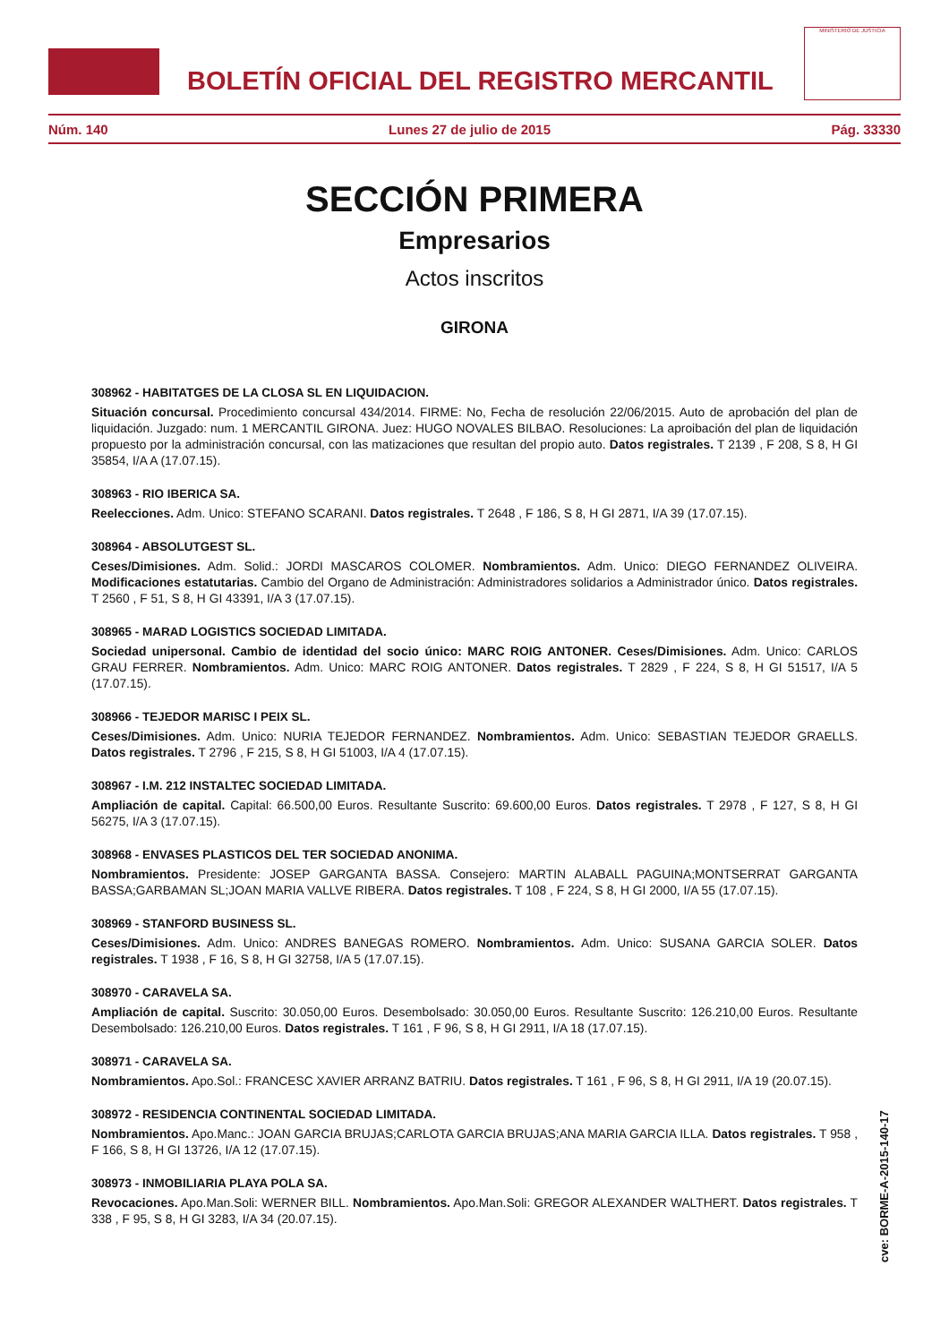BOLETÍN OFICIAL DEL REGISTRO MERCANTIL
MINISTERIO DE JUSTICIA
Núm. 140 Lunes 27 de julio de 2015 Pág. 33330
SECCIÓN PRIMERA
Empresarios
Actos inscritos
GIRONA
308962 - HABITATGES DE LA CLOSA SL EN LIQUIDACION.
Situación concursal. Procedimiento concursal 434/2014. FIRME: No, Fecha de resolución 22/06/2015. Auto de aprobación del plan de liquidación. Juzgado: num. 1 MERCANTIL GIRONA. Juez: HUGO NOVALES BILBAO. Resoluciones: La aproibación del plan de liquidación propuesto por la administración concursal, con las matizaciones que resultan del propio auto. Datos registrales. T 2139 , F 208, S 8, H GI 35854, I/A A (17.07.15).
308963 - RIO IBERICA SA.
Reelecciones. Adm. Unico: STEFANO SCARANI. Datos registrales. T 2648 , F 186, S 8, H GI 2871, I/A 39 (17.07.15).
308964 - ABSOLUTGEST SL.
Ceses/Dimisiones. Adm. Solid.: JORDI MASCAROS COLOMER. Nombramientos. Adm. Unico: DIEGO FERNANDEZ OLIVEIRA. Modificaciones estatutarias. Cambio del Organo de Administración: Administradores solidarios a Administrador único. Datos registrales. T 2560 , F 51, S 8, H GI 43391, I/A 3 (17.07.15).
308965 - MARAD LOGISTICS SOCIEDAD LIMITADA.
Sociedad unipersonal. Cambio de identidad del socio único: MARC ROIG ANTONER. Ceses/Dimisiones. Adm. Unico: CARLOS GRAU FERRER. Nombramientos. Adm. Unico: MARC ROIG ANTONER. Datos registrales. T 2829 , F 224, S 8, H GI 51517, I/A 5 (17.07.15).
308966 - TEJEDOR MARISC I PEIX SL.
Ceses/Dimisiones. Adm. Unico: NURIA TEJEDOR FERNANDEZ. Nombramientos. Adm. Unico: SEBASTIAN TEJEDOR GRAELLS. Datos registrales. T 2796 , F 215, S 8, H GI 51003, I/A 4 (17.07.15).
308967 - I.M. 212 INSTALTEC SOCIEDAD LIMITADA.
Ampliación de capital. Capital: 66.500,00 Euros. Resultante Suscrito: 69.600,00 Euros. Datos registrales. T 2978 , F 127, S 8, H GI 56275, I/A 3 (17.07.15).
308968 - ENVASES PLASTICOS DEL TER SOCIEDAD ANONIMA.
Nombramientos. Presidente: JOSEP GARGANTA BASSA. Consejero: MARTIN ALABALL PAGUINA;MONTSERRAT GARGANTA BASSA;GARBAMAN SL;JOAN MARIA VALLVE RIBERA. Datos registrales. T 108 , F 224, S 8, H GI 2000, I/A 55 (17.07.15).
308969 - STANFORD BUSINESS SL.
Ceses/Dimisiones. Adm. Unico: ANDRES BANEGAS ROMERO. Nombramientos. Adm. Unico: SUSANA GARCIA SOLER. Datos registrales. T 1938 , F 16, S 8, H GI 32758, I/A 5 (17.07.15).
308970 - CARAVELA SA.
Ampliación de capital. Suscrito: 30.050,00 Euros. Desembolsado: 30.050,00 Euros. Resultante Suscrito: 126.210,00 Euros. Resultante Desembolsado: 126.210,00 Euros. Datos registrales. T 161 , F 96, S 8, H GI 2911, I/A 18 (17.07.15).
308971 - CARAVELA SA.
Nombramientos. Apo.Sol.: FRANCESC XAVIER ARRANZ BATRIU. Datos registrales. T 161 , F 96, S 8, H GI 2911, I/A 19 (20.07.15).
308972 - RESIDENCIA CONTINENTAL SOCIEDAD LIMITADA.
Nombramientos. Apo.Manc.: JOAN GARCIA BRUJAS;CARLOTA GARCIA BRUJAS;ANA MARIA GARCIA ILLA. Datos registrales. T 958 , F 166, S 8, H GI 13726, I/A 12 (17.07.15).
308973 - INMOBILIARIA PLAYA POLA SA.
Revocaciones. Apo.Man.Soli: WERNER BILL. Nombramientos. Apo.Man.Soli: GREGOR ALEXANDER WALTHERT. Datos registrales. T 338 , F 95, S 8, H GI 3283, I/A 34 (20.07.15).
cve: BORME-A-2015-140-17